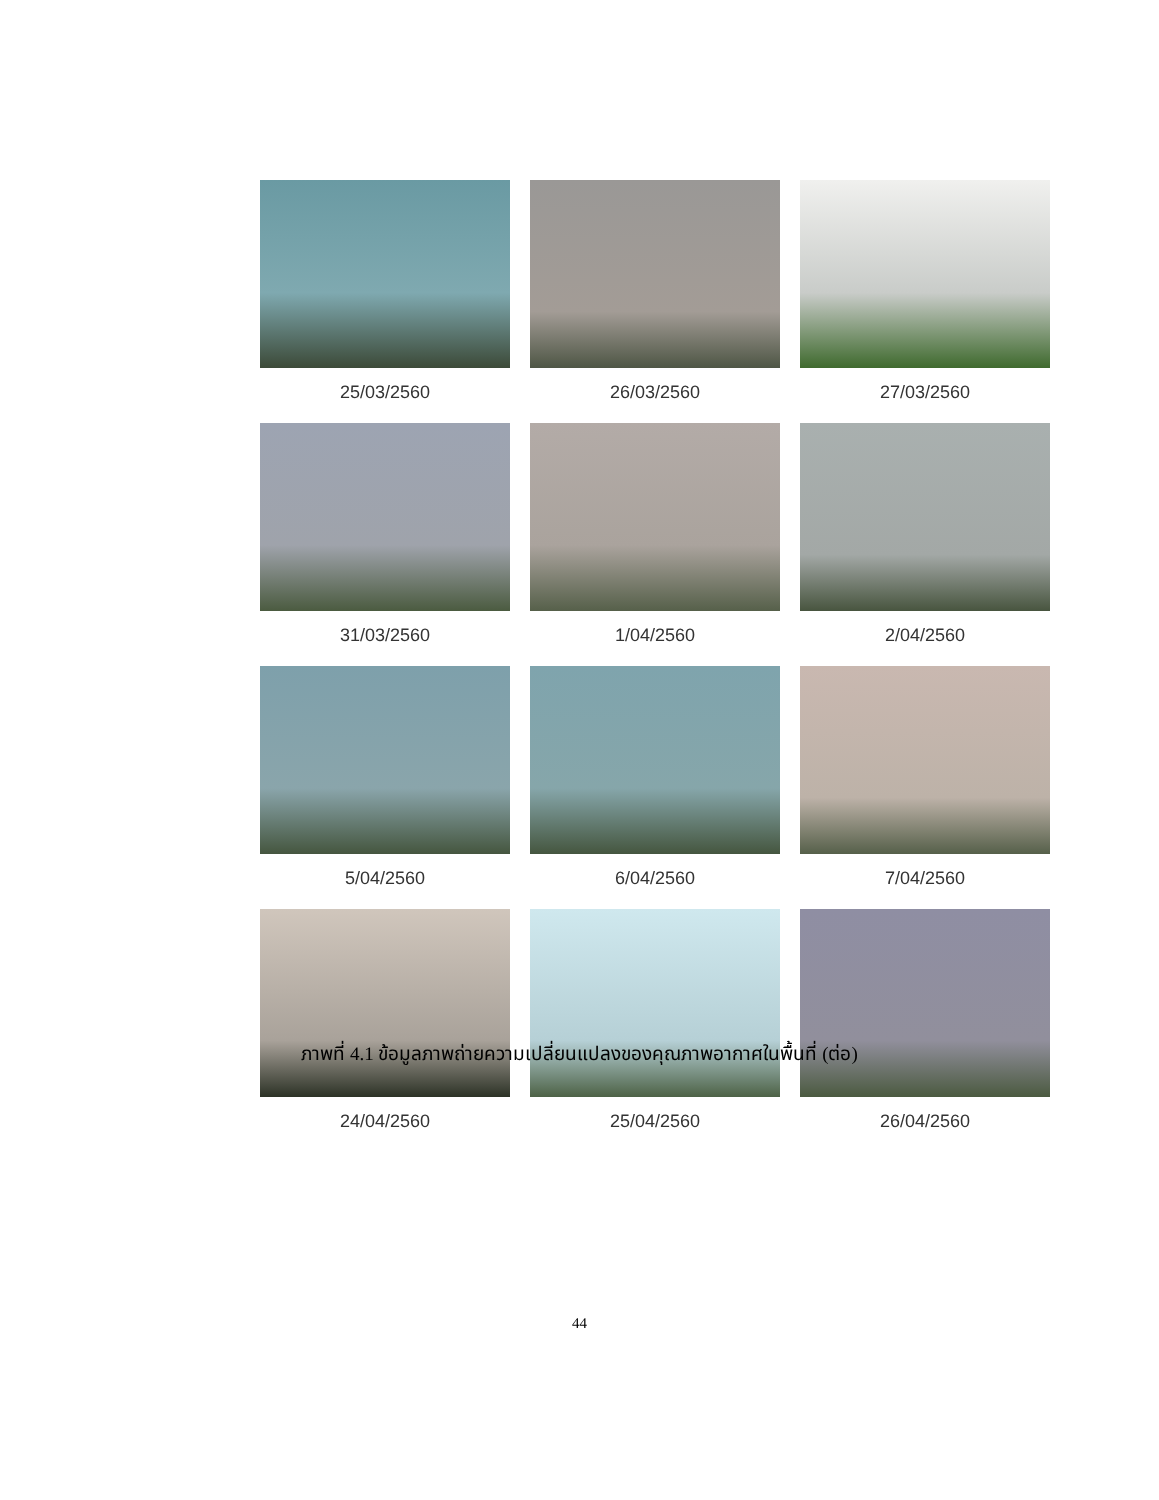25/03/2560 26/03/2560 27/03/2560
31/03/2560 1/04/2560 2/04/2560
5/04/2560 6/04/2560 7/04/2560
24/04/2560 25/04/2560 26/04/2560
ภาพที่ 4.1 ข้อมูลภาพถ่ายความเปลี่ยนแปลงของคุณภาพอากาศในพื้นที่ (ต่อ)
44